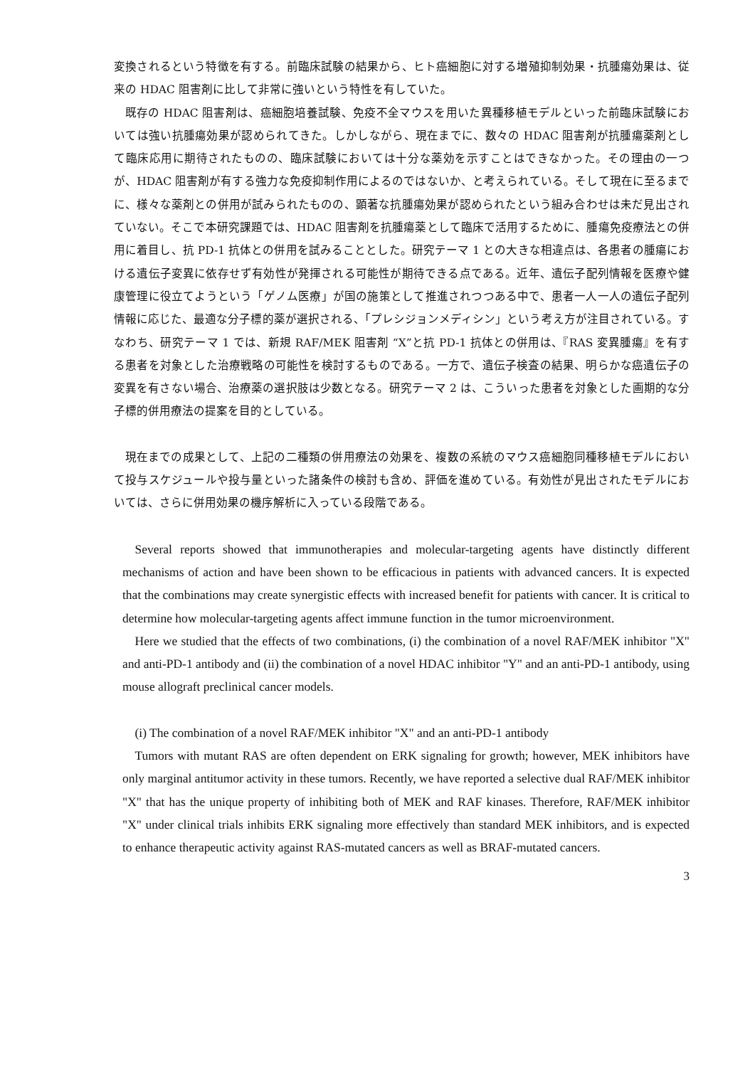変換されるという特徴を有する。前臨床試験の結果から、ヒト癌細胞に対する増殖抑制効果・抗腫瘍効果は、従来の HDAC 阻害剤に比して非常に強いという特性を有していた。
既存の HDAC 阻害剤は、癌細胞培養試験、免疫不全マウスを用いた異種移植モデルといった前臨床試験においては強い抗腫瘍効果が認められてきた。しかしながら、現在までに、数々の HDAC 阻害剤が抗腫瘍薬剤として臨床応用に期待されたものの、臨床試験においては十分な薬効を示すことはできなかった。その理由の一つが、HDAC 阻害剤が有する強力な免疫抑制作用によるのではないか、と考えられている。そして現在に至るまでに、様々な薬剤との併用が試みられたものの、顕著な抗腫瘍効果が認められたという組み合わせは未だ見出されていない。そこで本研究課題では、HDAC 阻害剤を抗腫瘍薬として臨床で活用するために、腫瘍免疫療法との併用に着目し、抗 PD-1 抗体との併用を試みることとした。研究テーマ 1 との大きな相違点は、各患者の腫瘍における遺伝子変異に依存せず有効性が発揮される可能性が期待できる点である。近年、遺伝子配列情報を医療や健康管理に役立てようという「ゲノム医療」が国の施策として推進されつつある中で、患者一人一人の遺伝子配列情報に応じた、最適な分子標的薬が選択される、「プレシジョンメディシン」という考え方が注目されている。すなわち、研究テーマ 1 では、新規 RAF/MEK 阻害剤 “X”と抗 PD-1 抗体との併用は、『RAS 変異腫瘍』を有する患者を対象とした治療戦略の可能性を検討するものである。一方で、遺伝子検査の結果、明らかな癌遺伝子の変異を有さない場合、治療薬の選択肢は少数となる。研究テーマ 2 は、こういった患者を対象とした画期的な分子標的併用療法の提案を目的としている。
現在までの成果として、上記の二種類の併用療法の効果を、複数の系統のマウス癌細胞同種移植モデルにおいて投与スケジュールや投与量といった諸条件の検討も含め、評価を進めている。有効性が見出されたモデルにおいては、さらに併用効果の機序解析に入っている段階である。
Several reports showed that immunotherapies and molecular-targeting agents have distinctly different mechanisms of action and have been shown to be efficacious in patients with advanced cancers. It is expected that the combinations may create synergistic effects with increased benefit for patients with cancer. It is critical to determine how molecular-targeting agents affect immune function in the tumor microenvironment.
Here we studied that the effects of two combinations, (i) the combination of a novel RAF/MEK inhibitor "X" and anti-PD-1 antibody and (ii) the combination of a novel HDAC inhibitor "Y" and an anti-PD-1 antibody, using mouse allograft preclinical cancer models.
(i) The combination of a novel RAF/MEK inhibitor "X" and an anti-PD-1 antibody
Tumors with mutant RAS are often dependent on ERK signaling for growth; however, MEK inhibitors have only marginal antitumor activity in these tumors. Recently, we have reported a selective dual RAF/MEK inhibitor "X" that has the unique property of inhibiting both of MEK and RAF kinases. Therefore, RAF/MEK inhibitor "X" under clinical trials inhibits ERK signaling more effectively than standard MEK inhibitors, and is expected to enhance therapeutic activity against RAS-mutated cancers as well as BRAF-mutated cancers.
3